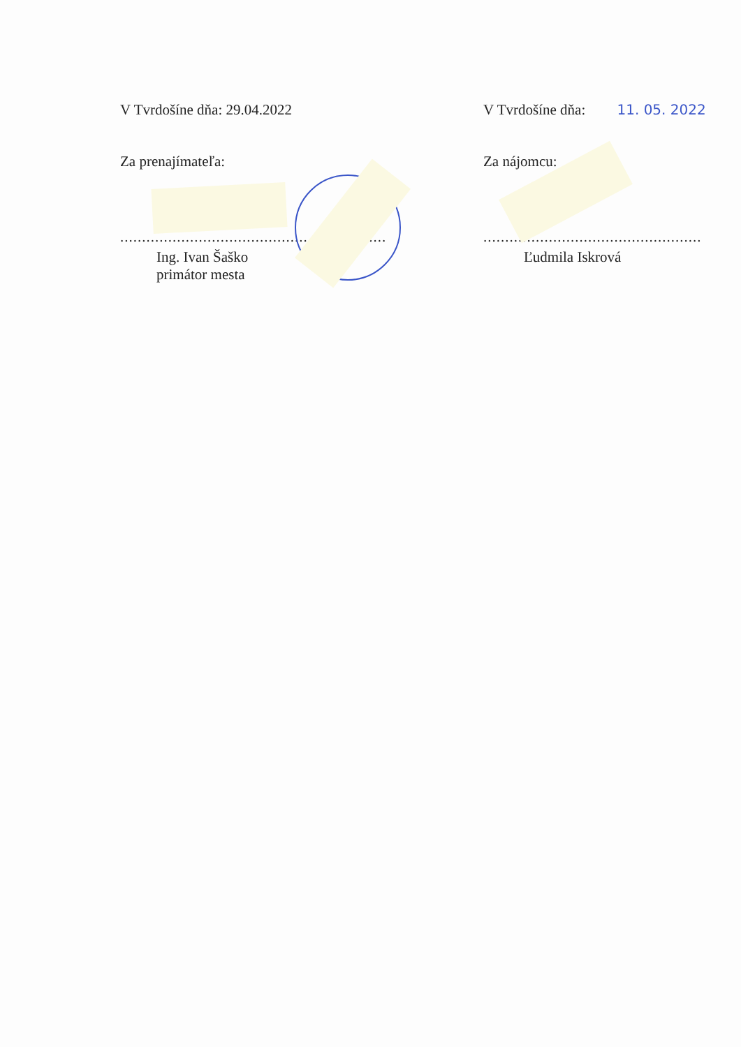V Tvrdošíne dňa: 29.04.2022
Za prenajímateľa:
.............................................................
Ing. Ivan Šaško
primátor mesta
V Tvrdošíne dňa: 11. 05. 2022
Za nájomcu:
..................................................
Ľudmila Iskrová